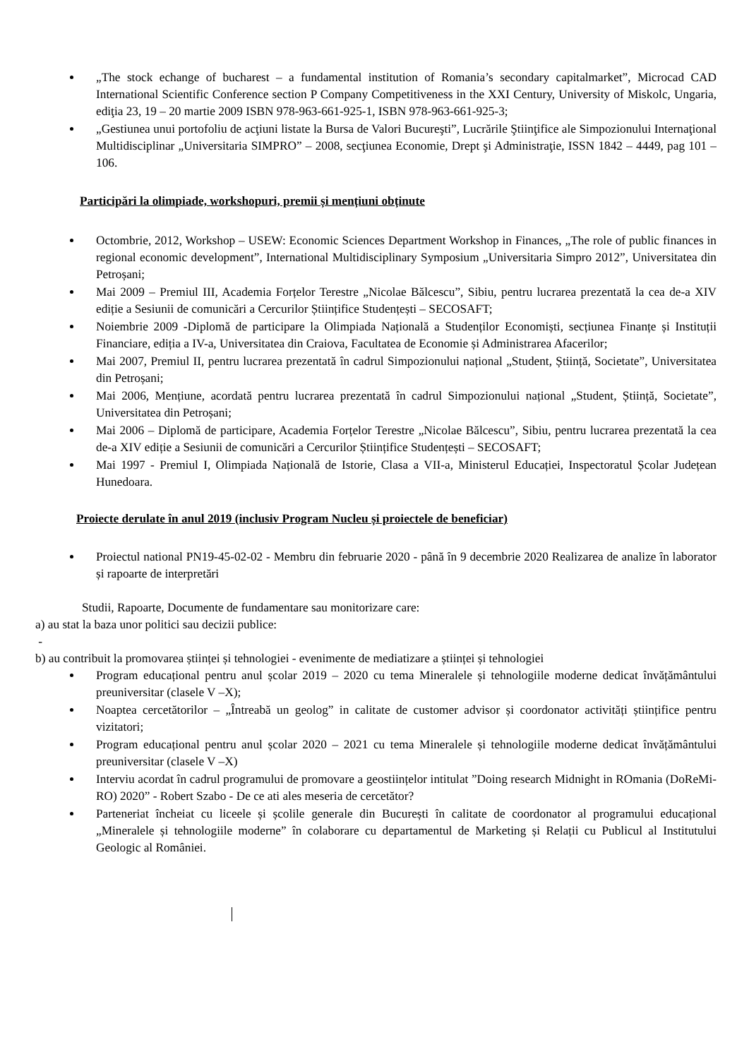„The stock echange of bucharest – a fundamental institution of Romania’s secondary capitalmarket”, Microcad CAD International Scientific Conference section P Company Competitiveness in the XXI Century, University of Miskolc, Ungaria, ediţia 23, 19 – 20 martie 2009 ISBN 978-963-661-925-1, ISBN 978-963-661-925-3;
„Gestiunea unui portofoliu de acţiuni listate la Bursa de Valori Bucureşti”, Lucrările Ştiinţifice ale Simpozionului Internaţional Multidisciplinar „Universitaria SIMPRO” – 2008, secţiunea Economie, Drept şi Administraţie, ISSN 1842 – 4449, pag 101 – 106.
Participări la olimpiade, workshopuri, premii și mențiuni obținute
Octombrie, 2012, Workshop – USEW: Economic Sciences Department Workshop in Finances, „The role of public finances in regional economic development”, International Multidisciplinary Symposium „Universitaria Simpro 2012”, Universitatea din Petroșani;
Mai 2009 – Premiul III, Academia Forțelor Terestre „Nicolae Bălcescu”, Sibiu, pentru lucrarea prezentată la cea de-a XIV ediție a Sesiunii de comunicări a Cercurilor Științifice Studențești – SECOSAFT;
Noiembrie 2009 -Diplomă de participare la Olimpiada Națională a Studenților Economiști, secțiunea Finanțe și Instituții Financiare, ediția a IV-a, Universitatea din Craiova, Facultatea de Economie și Administrarea Afacerilor;
Mai 2007, Premiul II, pentru lucrarea prezentată în cadrul Simpozionului național „Student, Știință, Societate”, Universitatea din Petroșani;
Mai 2006, Mențiune, acordată pentru lucrarea prezentată în cadrul Simpozionului național „Student, Știință, Societate”, Universitatea din Petroșani;
Mai 2006 – Diplomă de participare, Academia Forțelor Terestre „Nicolae Bălcescu”, Sibiu, pentru lucrarea prezentată la cea de-a XIV ediție a Sesiunii de comunicări a Cercurilor Științifice Studențești – SECOSAFT;
Mai 1997 - Premiul I, Olimpiada Națională de Istorie, Clasa a VII-a, Ministerul Educației, Inspectoratul Școlar Județean Hunedoara.
Proiecte derulate în anul 2019 (inclusiv Program Nucleu și proiectele de beneficiar)
Proiectul national PN19-45-02-02 - Membru din februarie 2020 - până în 9 decembrie 2020 Realizarea de analize în laborator și rapoarte de interpretări
Studii, Rapoarte, Documente de fundamentare sau monitorizare care:
a) au stat la baza unor politici sau decizii publice:
-
b) au contribuit la promovarea științei și tehnologiei - evenimente de mediatizare a științei și tehnologiei
Program educațional pentru anul școlar 2019 – 2020 cu tema Mineralele și tehnologiile moderne dedicat învățământului preuniversitar (clasele V –X);
Noaptea cercetătorilor – „Întreabă un geolog” in calitate de customer advisor și coordonator activități științifice pentru vizitatori;
Program educațional pentru anul școlar 2020 – 2021 cu tema Mineralele și tehnologiile moderne dedicat învățământului preuniversitar (clasele V –X)
Interviu acordat în cadrul programului de promovare a geostiințelor intitulat ”Doing research Midnight in ROmania (DoReMi-RO) 2020” - Robert Szabo - De ce ati ales meseria de cercetător?
Parteneriat încheiat cu liceele și școlile generale din București în calitate de coordonator al programului educațional „Mineralele și tehnologiile moderne” în colaborare cu departamentul de Marketing și Relații cu Publicul al Institutului Geologic al României.